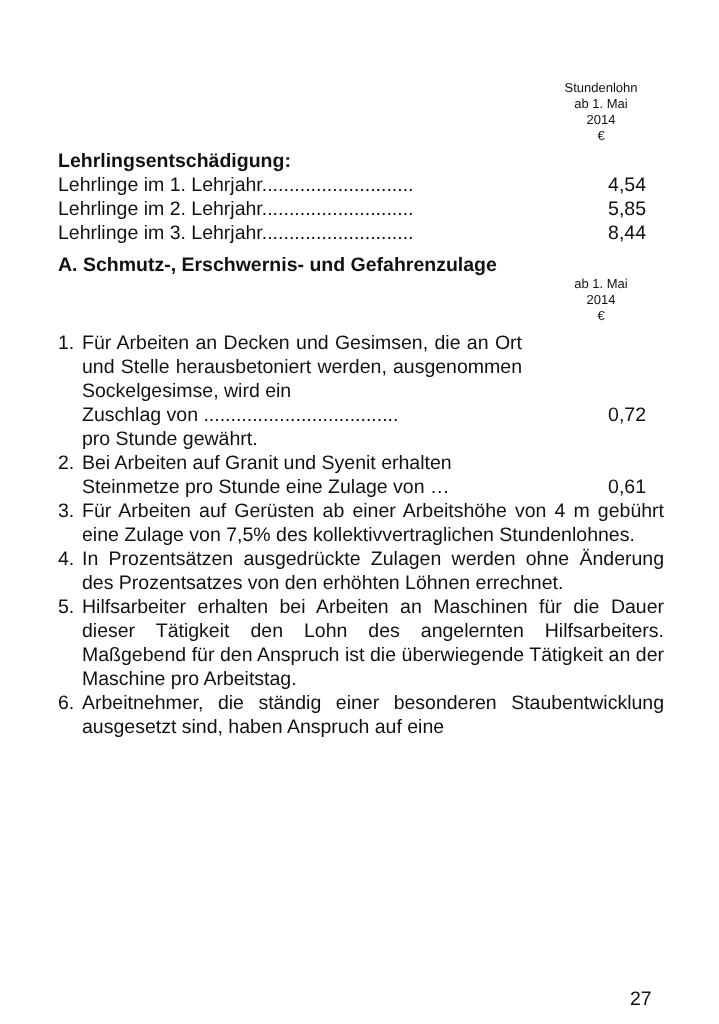Stundenlohn
ab 1. Mai
2014
€
Lehrlingsentschädigung:
| Lehrlinge im 1. Lehrjahr............................ | 4,54 |
| Lehrlinge im 2. Lehrjahr............................ | 5,85 |
| Lehrlinge im 3. Lehrjahr............................ | 8,44 |
A. Schmutz-, Erschwernis- und Gefahrenzulage
ab 1. Mai
2014
€
1. Für Arbeiten an Decken und Gesimsen, die an Ort und Stelle herausbetoniert werden, ausgenommen Sockelgesimse, wird ein
Zuschlag von .................................... 0,72
pro Stunde gewährt.
2. Bei Arbeiten auf Granit und Syenit erhalten
Steinmetze pro Stunde eine Zulage von … 0,61
3. Für Arbeiten auf Gerüsten ab einer Arbeitshöhe von 4 m gebührt eine Zulage von 7,5% des kollektivvertraglichen Stundenlohnes.
4. In Prozentsätzen ausgedrückte Zulagen werden ohne Änderung des Prozentsatzes von den erhöhten Löhnen errechnet.
5. Hilfsarbeiter erhalten bei Arbeiten an Maschinen für die Dauer dieser Tätigkeit den Lohn des angelernten Hilfsarbeiters. Maßgebend für den Anspruch ist die überwiegende Tätigkeit an der Maschine pro Arbeitstag.
6. Arbeitnehmer, die ständig einer besonderen Staubentwicklung ausgesetzt sind, haben Anspruch auf eine
27